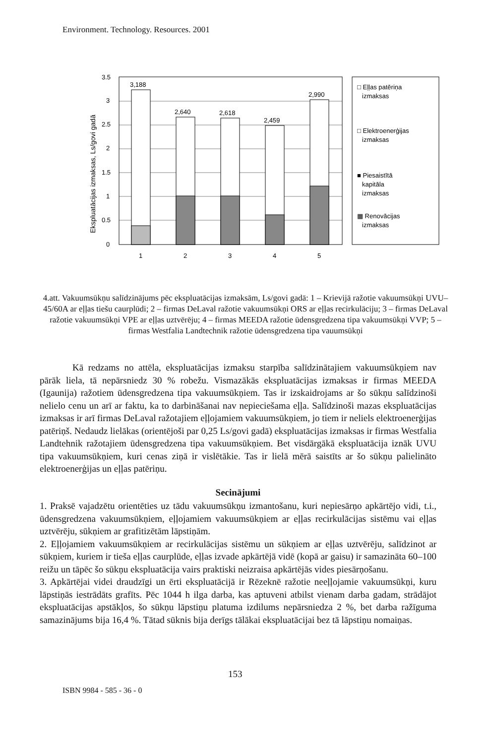Environment. Technology. Resources. 2001
Ekspluatācijas izmaksas, Ls/govi gadā
3.5
3
2.5
2
1.5
1
0.5
0
3,188
2,640
2,618
2,459
2,990
1
2
3
4
5
□ Eļļas patēriņa
izmaksas
□ Elektroenerģijas
izmaksas
■ Piesaistītā
kapitāla
izmaksas
▦ Renovācijas
izmaksas
4.att. Vakuumsūkņu salīdzinājums pēc ekspluatācijas izmaksām, Ls/govi gadā: 1 – Krievijā ražotie vakuumsūkņi UVU–45/60A ar eļļas tiešu caurplūdi; 2 – firmas DeLaval ražotie vakuumsūkņi ORS ar eļļas recirkulāciju; 3 – firmas DeLaval ražotie vakuumsūkņi VPE ar eļļas uztvērēju; 4 – firmas MEEDA ražotie ūdensgredzena tipa vakuumsūkņi VVP; 5 – firmas Westfalia Landtechnik ražotie ūdensgredzena tipa vauumsūkņi
Kā redzams no attēla, ekspluatācijas izmaksu starpība salīdzinātajiem vakuumsūkņiem nav pārāk liela, tā nepārsniedz 30 % robežu. Vismazākās ekspluatācijas izmaksas ir firmas MEEDA (Igaunija) ražotiem ūdensgredzena tipa vakuumsūkņiem. Tas ir izskaidrojams ar šo sūkņu salīdzinoši nelielo cenu un arī ar faktu, ka to darbināšanai nav nepieciešama eļļa. Salīdzinoši mazas ekspluatācijas izmaksas ir arī firmas DeLaval ražotajiem eļļojamiem vakuumsūkņiem, jo tiem ir neliels elektroenerģijas patēriņš. Nedaudz lielākas (orientējoši par 0,25 Ls/govi gadā) ekspluatācijas izmaksas ir firmas Westfalia Landtehnik ražotajiem ūdensgredzena tipa vakuumsūkņiem. Bet visdārgākā ekspluatācija iznāk UVU tipa vakuumsūkņiem, kuri cenas ziņā ir vislētākie. Tas ir lielā mērā saistīts ar šo sūkņu palielināto elektroenerģijas un eļļas patēriņu.
Secinājumi
1. Praksē vajadzētu orientēties uz tādu vakuumsūkņu izmantošanu, kuri nepiesārņo apkārtējo vidi, t.i., ūdensgredzena vakuumsūkņiem, eļļojamiem vakuumsūkņiem ar eļļas recirkulācijas sistēmu vai eļļas uztvērēju, sūkņiem ar grafitizētām lāpstiņām.
2. Eļļojamiem vakuumsūkņiem ar recirkulācijas sistēmu un sūkņiem ar eļļas uztvērēju, salīdzinot ar sūkņiem, kuriem ir tieša eļļas caurplūde, eļļas izvade apkārtējā vidē (kopā ar gaisu) ir samazināta 60–100 reižu un tāpēc šo sūkņu ekspluatācija vairs praktiski neizraisa apkārtējās vides piesārņošanu.
3. Apkārtējai videi draudzīgi un ērti ekspluatācijā ir Rēzeknē ražotie neeļļojamie vakuumsūkņi, kuru lāpstiņās iestrādāts grafīts. Pēc 1044 h ilga darba, kas aptuveni atbilst vienam darba gadam, strādājot ekspluatācijas apstākļos, šo sūkņu lāpstiņu platuma izdilums nepārsniedza 2 %, bet darba ražīguma samazinājums bija 16,4 %. Tātad sūknis bija derīgs tālākai ekspluatācijai bez tā lāpstiņu nomaiņas.
153
ISBN 9984 - 585 - 36 - 0